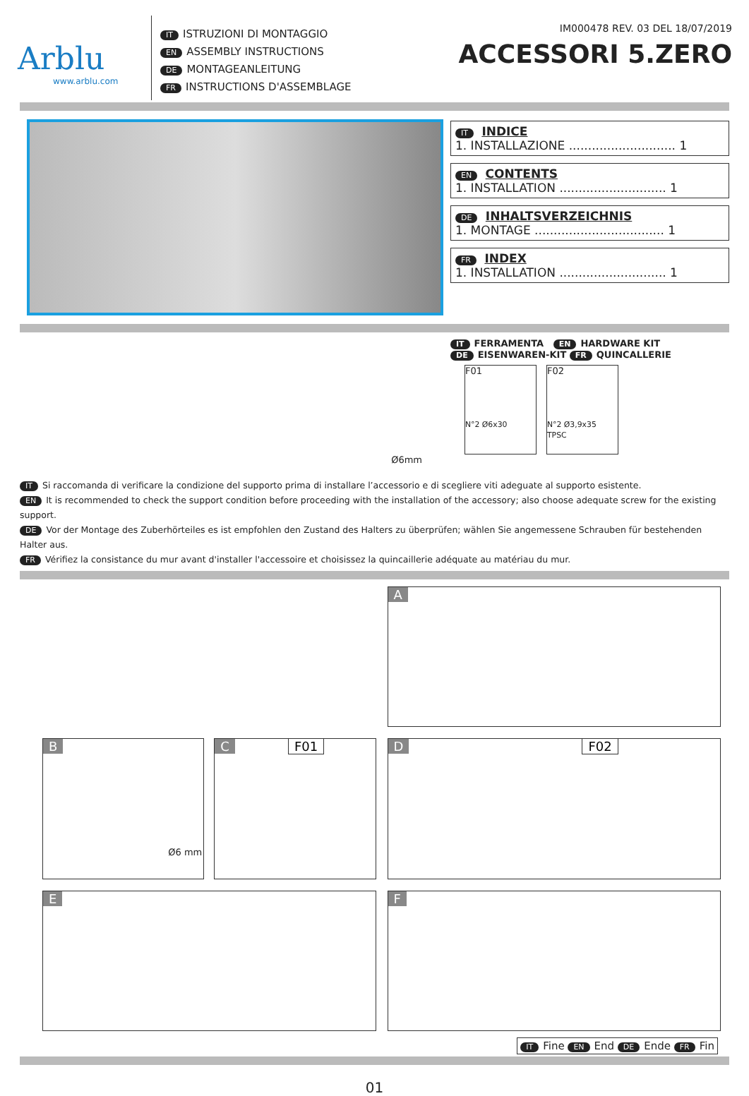Arblu
www.arblu.com
IT ISTRUZIONI DI MONTAGGIO
EN ASSEMBLY INSTRUCTIONS
DE MONTAGEANLEITUNG
FR INSTRUCTIONS D'ASSEMBLAGE
IM000478 REV. 03 DEL 18/07/2019
ACCESSORI 5.ZERO
IT INDICE
1. INSTALLAZIONE ............................ 1
EN CONTENTS
1. INSTALLATION ............................ 1
DE INHALTSVERZEICHNIS
1. MONTAGE .................................. 1
FR INDEX
1. INSTALLATION ............................ 1
Ø6mm
IT FERRAMENTA EN HARDWARE KIT
DE EISENWAREN-KIT FR QUINCALLERIE
F01
N°2 Ø6x30
F02
N°2 Ø3,9x35 TPSC
IT Si raccomanda di verificare la condizione del supporto prima di installare l’accessorio e di scegliere viti adeguate al supporto esistente.
EN It is recommended to check the support condition before proceeding with the installation of the accessory; also choose adequate screw for the existing support.
DE Vor der Montage des Zuberhörteiles es ist empfohlen den Zustand des Halters zu überprüfen; wählen Sie angemessene Schrauben für bestehenden Halter aus.
FR Vérifiez la consistance du mur avant d'installer l'accessoire et choisissez la quincaillerie adéquate au matériau du mur.
A
B
Ø6 mm
C F01
D F02
E
F
IT Fine EN End DE Ende FR Fin
01